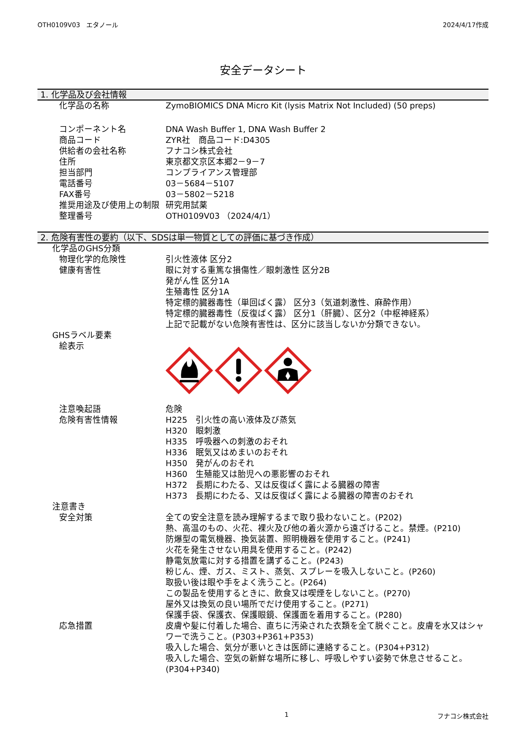OTH0109V03　エタノール 2024/4/17作成
安全データシート
1. 化学品及び会社情報
化学品の名称 ZymoBIOMICS DNA Micro Kit (lysis Matrix Not Included) (50 preps)
コンポーネント名 DNA Wash Buffer 1, DNA Wash Buffer 2
商品コード ZYR社　商品コード:D4305
供給者の会社名称 フナコシ株式会社
住所 東京都文京区本郷2－9－7
担当部門 コンプライアンス管理部
電話番号 03－5684－5107
FAX番号 03－5802－5218
推奨用途及び使用上の制限 研究用試薬
整理番号 OTH0109V03 （2024/4/1）
2. 危険有害性の要約（以下、SDSは単一物質としての評価に基づき作成）
化学品のGHS分類
物理化学的危険性 引火性液体 区分2
健康有害性 眼に対する重篤な損傷性／眼刺激性 区分2B
発がん性 区分1A
生殖毒性 区分1A
特定標的臓器毒性（単回ばく露） 区分3（気道刺激性、麻酔作用）
特定標的臓器毒性（反復ばく露） 区分1（肝臓）、区分2（中枢神経系）
上記で記載がない危険有害性は、区分に該当しないか分類できない。
GHSラベル要素
絵表示
注意喚起語 危険
危険有害性情報 H225　引火性の高い液体及び蒸気
H320　眼刺激
H335　呼吸器への刺激のおそれ
H336　眠気又はめまいのおそれ
H350　発がんのおそれ
H360　生殖能又は胎児への悪影響のおそれ
H372　長期にわたる、又は反復ばく露による臓器の障害
H373　長期にわたる、又は反復ばく露による臓器の障害のおそれ
注意書き
安全対策 全ての安全注意を読み理解するまで取り扱わないこと。(P202)
熱、高温のもの、火花、裸火及び他の着火源から遠ざけること。禁煙。(P210)
防爆型の電気機器、換気装置、照明機器を使用すること。(P241)
火花を発生させない用具を使用すること。(P242)
静電気放電に対する措置を講ずること。(P243)
粉じん、煙、ガス、ミスト、蒸気、スプレーを吸入しないこと。(P260)
取扱い後は眼や手をよく洗うこと。(P264)
この製品を使用するときに、飲食又は喫煙をしないこと。(P270)
屋外又は換気の良い場所でだけ使用すること。(P271)
保護手袋、保護衣、保護眼鏡、保護面を着用すること。(P280)
応急措置 皮膚や髪に付着した場合、直ちに汚染された衣類を全て脱ぐこと。皮膚を水又はシャワーで洗うこと。(P303+P361+P353)
吸入した場合、気分が悪いときは医師に連絡すること。(P304+P312)
吸入した場合、空気の新鮮な場所に移し、呼吸しやすい姿勢で休息させること。(P304+P340)
1 フナコシ株式会社